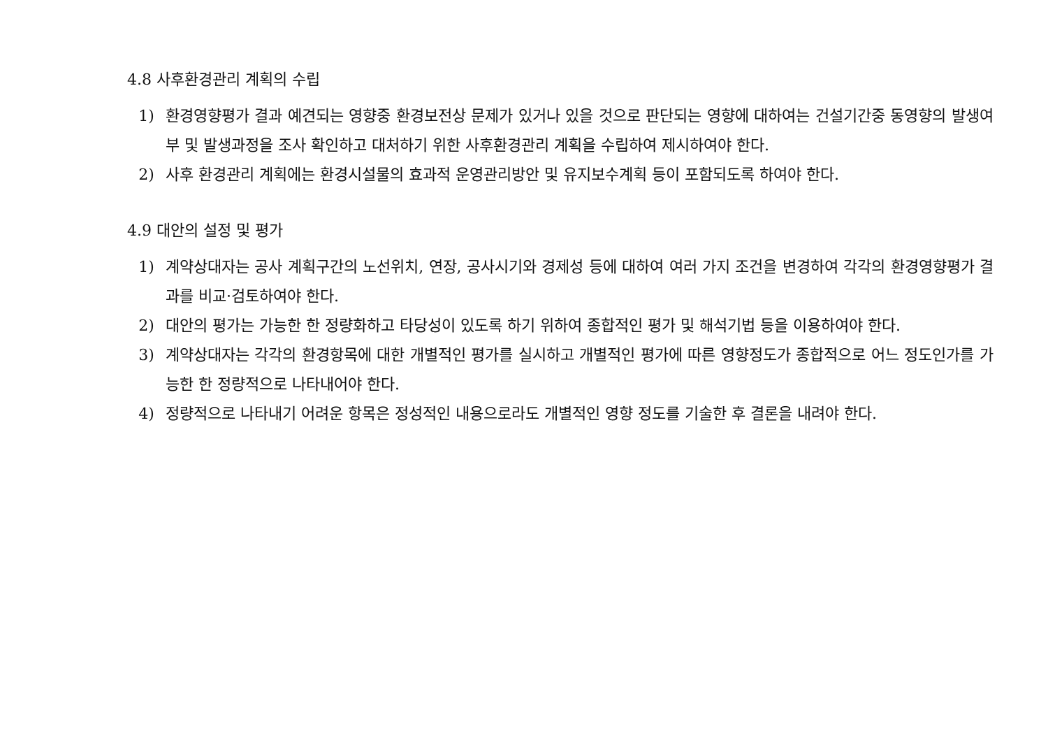4.8 사후환경관리 계획의 수립
1) 환경영향평가 결과 예견되는 영향중 환경보전상 문제가 있거나 있을 것으로 판단되는 영향에 대하여는 건설기간중 동영향의 발생여부 및 발생과정을 조사 확인하고 대처하기 위한 사후환경관리 계획을 수립하여 제시하여야 한다.
2) 사후 환경관리 계획에는 환경시설물의 효과적 운영관리방안 및 유지보수계획 등이 포함되도록 하여야 한다.
4.9 대안의 설정 및 평가
1) 계약상대자는 공사 계획구간의 노선위치, 연장, 공사시기와 경제성 등에 대하여 여러 가지 조건을 변경하여 각각의 환경영향평가 결과를 비교·검토하여야 한다.
2) 대안의 평가는 가능한 한 정량화하고 타당성이 있도록 하기 위하여 종합적인 평가 및 해석기법 등을 이용하여야 한다.
3) 계약상대자는 각각의 환경항목에 대한 개별적인 평가를 실시하고 개별적인 평가에 따른 영향정도가 종합적으로 어느 정도인가를 가능한 한 정량적으로 나타내어야 한다.
4) 정량적으로 나타내기 어려운 항목은 정성적인 내용으로라도 개별적인 영향 정도를 기술한 후 결론을 내려야 한다.